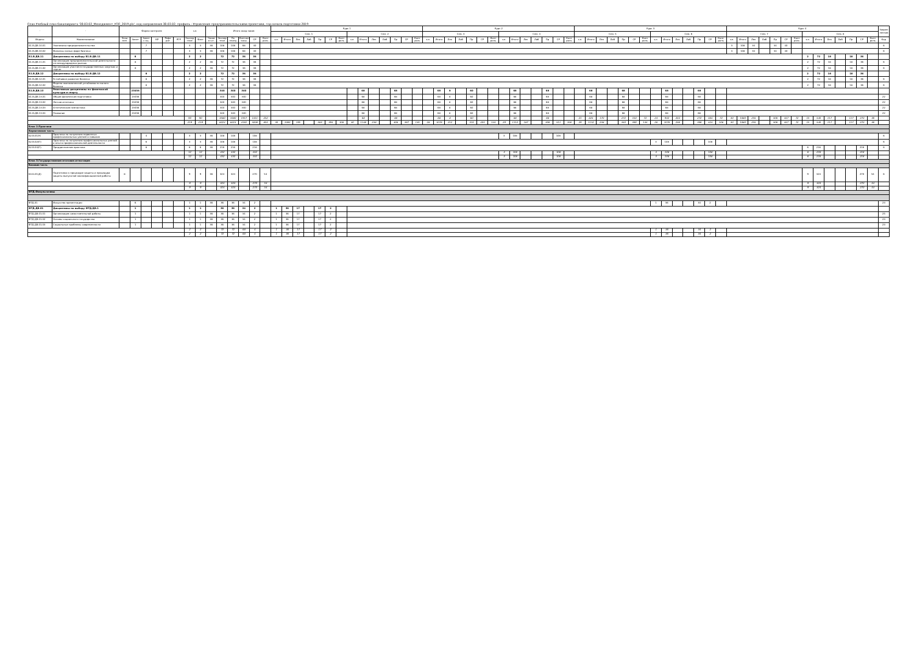План Учебный план бакалавриата '38.03.02_Менеджмент_УПП_2019.plx', код направления 38.03.02, профиль : Управление предпринимательскими проектами, год начала подготовки 2019
| - | - | Форма контроля | | | | | | з.е. | | - | Итого акад.часов | | | | | Курс 1 | | | | | | | | | | | | | | Курс 2 | | | | | | | | | | | | | | Курс 3 | | | | | | | | | | | | | | Курс 4 | | | | | | | | | | | | | | Закреп ленная |
| --- | --- | --- | --- | --- | --- | --- | --- | --- | --- | --- | --- | --- | --- | --- | --- | --- | --- | --- | --- | --- | --- | --- | --- | --- | --- | --- | --- | --- | --- | --- | --- | --- | --- | --- | --- | --- | --- | --- | --- | --- | --- | --- | --- | --- | --- | --- | --- | --- | --- | --- | --- | --- | --- | --- | --- | --- | --- | --- | --- | --- | --- | --- | --- | --- | --- | --- | --- | --- | --- | --- | --- | --- |
| | | | | | | | | | | | | | | | | Сем. 1 | | | | | | | Сем. 2 | | | | | | | Сем. 3 | | | | | | | Сем. 4 | | | | | | | Сем. 5 | | | | | | | Сем. 6 | | | | | | | Сем. 7 | | | | | | | Сем. 8 | | | | | | | |
| Индекс | Наименование | Экза мен | Зачет | Зачет с оц. | КР | Рефе рат | РГР | Экспер тное | Факт | Часов в з.е. | Экспер тное | По плану | Контакт часы | СР | Конт роль | з.е. | Итого | Лек | Лаб | Пр | СР | Конт роль | з.е. | Итого | Лек | Лаб | Пр | СР | Конт роль | з.е. | Итого | Лек | Лаб | Пр | СР | Конт роль | з.е. | Итого | Лек | Лаб | Пр | СР | Конт роль | з.е. | Итого | Лек | Лаб | Пр | СР | Конт роль | з.е. | Итого | Лек | Лаб | Пр | СР | Конт роль | з.е. | Итого | Лек | Лаб | Пр | СР | Конт роль | з.е. | Итого | Лек | Лаб | Пр | СР | Конт роль | Код |
| Б1.В.ДВ.10.01 | Экономика предпринимательства | | | 7 | | | | 3 | 3 | 36 | 108 | 108 | 68 | 40 | | | | | | | | | | | | | | | | | | | | | | | | | | | | | | | | | | | | | | | | | | | | 3 | 108 | 34 | | 34 | 40 | | | | | | | | | 6 |
| Б1.В.ДВ.10.02 | Финансы малых форм бизнеса | | | 7 | | | | 3 | 3 | 36 | 108 | 108 | 68 | 40 | | | | | | | | | | | | | | | | | | | | | | | | | | | | | | | | | | | | | | | | | | | | 3 | 108 | 34 | | 34 | 40 | | | | | | | | | 6 |
| Б1.В.ДВ.11 | Дисциплины по выбору Б1.В.ДВ.11 | | 8 | | | | | 2 | 2 | | 72 | 72 | 36 | 36 | | | | | | | | | | | | | | | | | | | | | | | | | | | | | | | | | | | | | | | | | | | | | | | | | | | 2 | 72 | 18 | | 18 | 36 | | |
| Б1.В.ДВ.11.01 | Организация предпринимательской деятельности на международных рынках | | 8 | | | | | 2 | 2 | 36 | 72 | 72 | 36 | 36 | | | | | | | | | | | | | | | | | | | | | | | | | | | | | | | | | | | | | | | | | | | | | | | | | | | 2 | 72 | 18 | | 18 | 36 | | 6 |
| Б1.В.ДВ.11.02 | Организация участия в государственных закупках и торгах | | 8 | | | | | 2 | 2 | 36 | 72 | 72 | 36 | 36 | | | | | | | | | | | | | | | | | | | | | | | | | | | | | | | | | | | | | | | | | | | | | | | | | | | 2 | 72 | 18 | | 18 | 36 | | 6 |
| Б1.В.ДВ.12 | Дисциплины по выбору Б1.В.ДВ.12 | | | 8 | | | | 2 | 2 | | 72 | 72 | 36 | 36 | | | | | | | | | | | | | | | | | | | | | | | | | | | | | | | | | | | | | | | | | | | | | | | | | | | 2 | 72 | 18 | | 18 | 36 | | |
| Б1.В.ДВ.12.01 | Устойчивое развитие бизнеса | | | 8 | | | | 2 | 2 | 36 | 72 | 72 | 36 | 36 | | | | | | | | | | | | | | | | | | | | | | | | | | | | | | | | | | | | | | | | | | | | | | | | | | | 2 | 72 | 18 | | 18 | 36 | | 6 |
| Б1.В.ДВ.12.02 | Модели экономической устойчивости малого бизнеса | | | 8 | | | | 2 | 2 | 36 | 72 | 72 | 36 | 36 | | | | | | | | | | | | | | | | | | | | | | | | | | | | | | | | | | | | | | | | | | | | | | | | | | | 2 | 72 | 18 | | 18 | 36 | | 6 |
| Б1.В.ДВ.13 | Элективные дисциплины по физической культуре и спорту | | 23456 | | | | | | | | 340 | 340 | 340 | | | | | | | | | | | 68 | | | 68 | | | | 68 | 8 | | 60 | | | | 68 | | | 68 | | | | 68 | | | 68 | | | | 68 | | | 68 | | | | | | | | | | | | | | | | | |
| Б1.В.ДВ.13.01 | Общая физическая подготовка | | 23456 | | | | | | | | 340 | 340 | 340 | | | | | | | | | | | 68 | | | 68 | | | | 68 | 8 | | 60 | | | | 68 | | | 68 | | | | 68 | | | 68 | | | | 68 | | | 68 | | | | | | | | | | | | | | | | | 22 |
| Б1.В.ДВ.13.02 | Легкая атлетика | | 23456 | | | | | | | | 340 | 340 | 340 | | | | | | | | | | | 68 | | | 68 | | | | 68 | 8 | | 60 | | | | 68 | | | 68 | | | | 68 | | | 68 | | | | 68 | | | 68 | | | | | | | | | | | | | | | | | 22 |
| Б1.В.ДВ.13.03 | Атлетическая гимнастика | | 23456 | | | | | | | | 340 | 340 | 340 | | | | | | | | | | | 68 | | | 68 | | | | 68 | 8 | | 60 | | | | 68 | | | 68 | | | | 68 | | | 68 | | | | 68 | | | 68 | | | | | | | | | | | | | | | | | 22 |
| Б1.В.ДВ.13.04 | Плавание | | 23456 | | | | | | | | 340 | 340 | 340 | | | | | | | | | | | 68 | | | 68 | | | | 68 | 8 | | 60 | | | | 68 | | | 68 | | | | 68 | | | 68 | | | | 68 | | | 68 | | | | | | | | | | | | | | | | | 22 |
| | | | | | | | | 90 | 90 | | 3580 | 3580 | 1917 | 1411 | 252 | | | | | | | | | 68 | | | 68 | | | | 68 | 8 | | 60 | | | | 68 | | | 68 | | | 21 | 824 | 170 | | 272 | 310 | 72 | 24 | 932 | 204 | | 272 | 384 | 72 | 30 | 1080 | 255 | | 306 | 447 | 72 | 15 | 540 | 117 | | 117 | 270 | 36 | |
| | | | | | | | | 219 | 219 | | 8224 | 8224 | 4161 | 3208 | 855 | 30 | 1080 | 195 | | 383 | 394 | 108 | 30 | 1148 | 238 | | 408 | 367 | 135 | 28 | 1076 | 212 | | 315 | 405 | 144 | 29 | 1112 | 187 | | 306 | 511 | 108 | 29 | 1112 | 238 | | 340 | 390 | 144 | 28 | 1076 | 238 | | 306 | 424 | 108 | 30 | 1080 | 255 | | 306 | 447 | 72 | 15 | 540 | 117 | | 117 | 270 | 36 | |
| Блок 2.Практики | | | | | | | | | | | | | | | | | | | | | | | | | | | | | | | | | | | | | | | | | | | | | | | | | | | | | | | | | | | | | | | | | | | | | | | | |
| Вариативная часть | | | | | | | | | | | | | | | | | | | | | | | | | | | | | | | | | | | | | | | | | | | | | | | | | | | | | | | | | | | | | | | | | | | | | | | | |
| Б2.В.01(У) | Практика по получению первичных профессиональных умений и навыков | | | 4 | | | | 3 | 3 | 36 | 108 | 108 | | 108 | | | | | | | | | | | | | | | | | | | | | | | 3 | 108 | | | | 108 | | | | | | | | | | | | | | | | | | | | | | | | | | | | | | 6 |
| Б2.В.02(П) | Практика по получению профессиональных умений и опыта профессиональной деятельности | | | 6 | | | | 3 | 3 | 36 | 108 | 108 | | 108 | | | | | | | | | | | | | | | | | | | | | | | | | | | | | | | | | | | | | 3 | 108 | | | | 108 | | | | | | | | | | | | | | | | 6 |
| Б2.В.03(П) | Преддипломная практика | | | 8 | | | | 6 | 6 | 36 | 216 | 216 | | 216 | | | | | | | | | | | | | | | | | | | | | | | | | | | | | | | | | | | | | | | | | | | | | | | | | | | 6 | 216 | | | | 216 | | 6 |
| | | | | | | | | 12 | 12 | | 432 | 432 | | 432 | | | | | | | | | | | | | | | | | | | | | | | 3 | 108 | | | | 108 | | | | | | | | | 3 | 108 | | | | 108 | | | | | | | | | 6 | 216 | | | | 216 | | |
| | | | | | | | | 12 | 12 | | 432 | 432 | | 432 | | | | | | | | | | | | | | | | | | | | | | | 3 | 108 | | | | 108 | | | | | | | | | 3 | 108 | | | | 108 | | | | | | | | | 6 | 216 | | | | 216 | | |
| Блок 3.Государственная итоговая аттестация | | | | | | | | | | | | | | | | | | | | | | | | | | | | | | | | | | | | | | | | | | | | | | | | | | | | | | | | | | | | | | | | | | | | | | | | |
| Базовая часть | | | | | | | | | | | | | | | | | | | | | | | | | | | | | | | | | | | | | | | | | | | | | | | | | | | | | | | | | | | | | | | | | | | | | | | | |
| Б3.Б.01(Д) | Подготовка к процедуре защиты и процедура защиты выпускной квалификационной работы | 8 | | | | | | 9 | 9 | 36 | 324 | 324 | | 270 | 54 | | | | | | | | | | | | | | | | | | | | | | | | | | | | | | | | | | | | | | | | | | | | | | | | | | 9 | 324 | | | | 270 | 54 | 6 |
| | | | | | | | | 9 | 9 | | 324 | 324 | | 270 | 54 | | | | | | | | | | | | | | | | | | | | | | | | | | | | | | | | | | | | | | | | | | | | | | | | | | 9 | 324 | | | | 270 | 54 | |
| | | | | | | | | 9 | 9 | | 324 | 324 | | 270 | 54 | | | | | | | | | | | | | | | | | | | | | | | | | | | | | | | | | | | | | | | | | | | | | | | | | | 9 | 324 | | | | 270 | 54 | |
| ФТД.Факультативы | | | | | | | | | | | | | | | | | | | | | | | | | | | | | | | | | | | | | | | | | | | | | | | | | | | | | | | | | | | | | | | | | | | | | | | | |
| ФТД.01 | Искусство презентации | | 6 | | | | | 1 | 1 | 36 | 36 | 36 | 34 | 2 | | | | | | | | | | | | | | | | | | | | | | | | | | | | | | | | | | | | | 1 | 36 | | | 34 | 2 | | | | | | | | | | | | | | | | 23 |
| ФТД.ДВ.01 | Дисциплины по выбору ФТД.ДВ.1 | | 1 | | | | | 1 | 1 | | 36 | 36 | 34 | 2 | | 1 | 36 | 17 | | 17 | 2 | | | | | | | | | | | | | | | | | | | | | | | | | | | | | | | | | | | | | | | | | | | | | | | | | | | |
| ФТД.ДВ.01.01 | Организация самостоятельной работы | | 1 | | | | | 1 | 1 | 36 | 36 | 36 | 34 | 2 | | 1 | 36 | 17 | | 17 | 2 | | | | | | | | | | | | | | | | | | | | | | | | | | | | | | | | | | | | | | | | | | | | | | | | | | | 25 |
| ФТД.ДВ.01.02 | Основы социального государства | | 1 | | | | | 1 | 1 | 36 | 36 | 36 | 34 | 2 | | 1 | 36 | 17 | | 17 | 2 | | | | | | | | | | | | | | | | | | | | | | | | | | | | | | | | | | | | | | | | | | | | | | | | | | | 23 |
| ФТД.ДВ.01.03 | Социальные проблемы современности | | 1 | | | | | 1 | 1 | 36 | 36 | 36 | 34 | 2 | | 1 | 36 | 17 | | 17 | 2 | | | | | | | | | | | | | | | | | | | | | | | | | | | | | | | | | | | | | | | | | | | | | | | | | | | 23 |
| | | | | | | | | 2 | 2 | | 72 | 72 | 68 | 4 | | 1 | 36 | 17 | | 17 | 2 | | | | | | | | | | | | | | | | | | | | | | | | | | | | | | 1 | 36 | | | 34 | 2 | | | | | | | | | | | | | | | | |
| | | | | | | | | 2 | 2 | | 72 | 72 | 68 | 4 | | 1 | 36 | 17 | | 17 | 2 | | | | | | | | | | | | | | | | | | | | | | | | | | | | | | 1 | 36 | | | 34 | 2 | | | | | | | | | | | | | | | | |